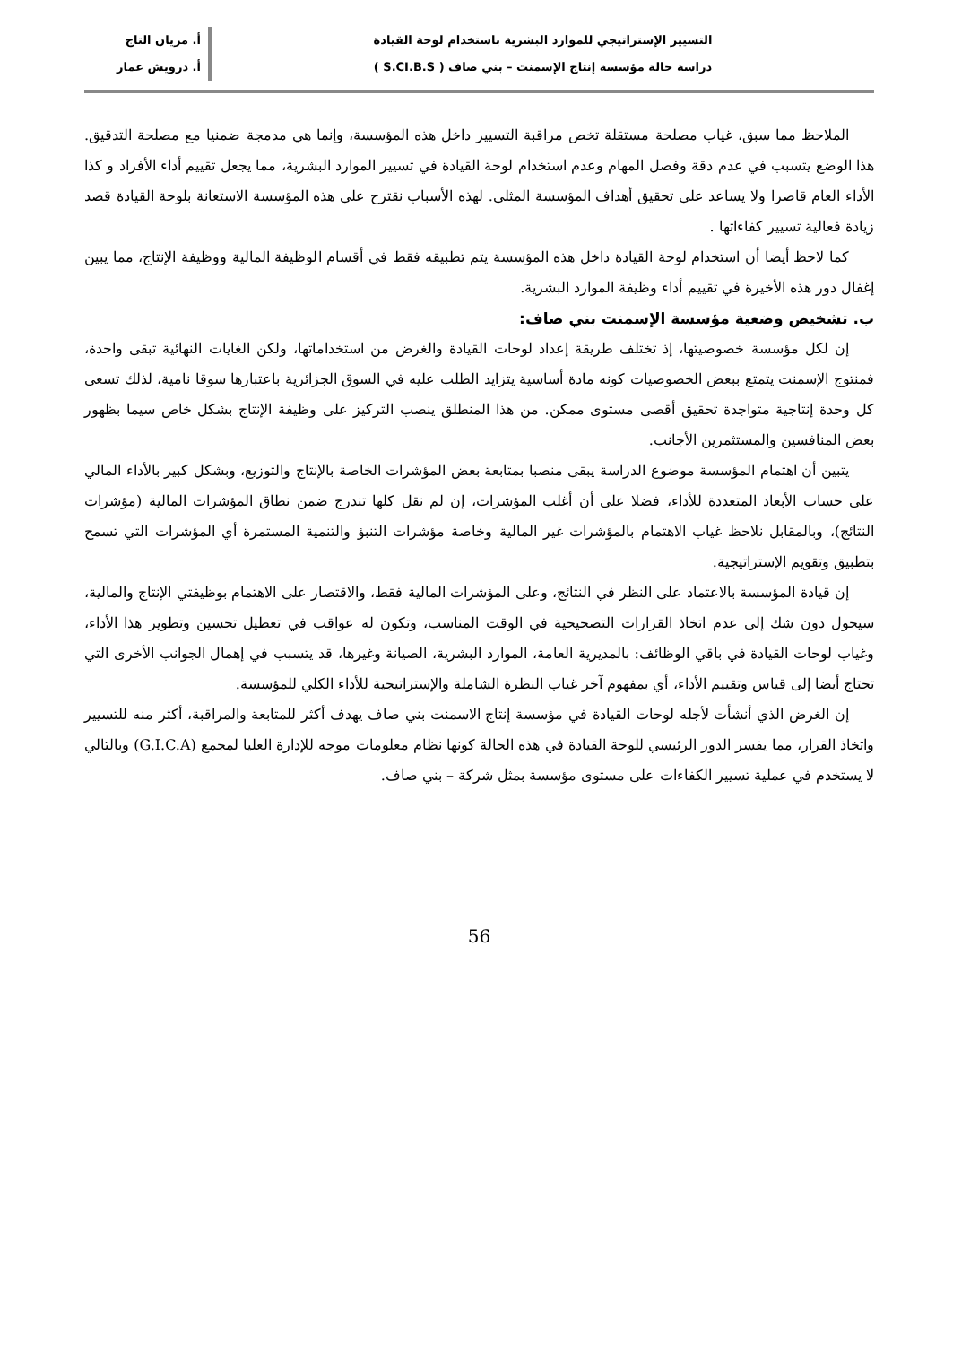التسيير الإستراتيجي للموارد البشرية باستخدام لوحة القيادة
دراسة حالة مؤسسة إنتاج الإسمنت – بني صاف ( S.CI.B.S )
أ. مزيان التاج
أ. درويش عمار
الملاحظ مما سبق، غياب مصلحة مستقلة تخص مراقبة التسيير داخل هذه المؤسسة، وإنما هي مدمجة ضمنيا مع مصلحة التدقيق. هذا الوضع يتسبب في عدم دقة وفصل المهام وعدم استخدام لوحة القيادة في تسيير الموارد البشرية، مما يجعل تقييم أداء الأفراد و كذا الأداء العام قاصرا ولا يساعد على تحقيق أهداف المؤسسة المثلى. لهذه الأسباب نقترح على هذه المؤسسة الاستعانة بلوحة القيادة قصد زيادة فعالية تسيير كفاءاتها .
كما لاحظ أيضا أن استخدام لوحة القيادة داخل هذه المؤسسة يتم تطبيقه فقط في أقسام الوظيفة المالية ووظيفة الإنتاج، مما يبين إغفال دور هذه الأخيرة في تقييم أداء وظيفة الموارد البشرية.
ب. تشخيص وضعية مؤسسة الإسمنت بني صاف:
إن لكل مؤسسة خصوصيتها، إذ تختلف طريقة إعداد لوحات القيادة والغرض من استخداماتها، ولكن الغايات النهائية تبقى واحدة، فمنتوج الإسمنت يتمتع ببعض الخصوصيات كونه مادة أساسية يتزايد الطلب عليه في السوق الجزائرية باعتبارها سوقا نامية، لذلك تسعى كل وحدة إنتاجية متواجدة تحقيق أقصى مستوى ممكن. من هذا المنطلق ينصب التركيز على وظيفة الإنتاج بشكل خاص سيما بظهور بعض المنافسين والمستثمرين الأجانب.
يتبين أن اهتمام المؤسسة موضوع الدراسة يبقى منصبا بمتابعة بعض المؤشرات الخاصة بالإنتاج والتوزيع، وبشكل كبير بالأداء المالي على حساب الأبعاد المتعددة للأداء، فضلا على أن أغلب المؤشرات، إن لم نقل كلها تندرج ضمن نطاق المؤشرات المالية (مؤشرات النتائج)، وبالمقابل نلاحظ غياب الاهتمام بالمؤشرات غير المالية وخاصة مؤشرات التنبؤ والتنمية المستمرة أي المؤشرات التي تسمح بتطبيق وتقويم الإستراتيجية.
إن قيادة المؤسسة بالاعتماد على النظر في النتائج، وعلى المؤشرات المالية فقط، والاقتصار على الاهتمام بوظيفتي الإنتاج والمالية، سيحول دون شك إلى عدم اتخاذ القرارات التصحيحية في الوقت المناسب، وتكون له عواقب في تعطيل تحسين وتطوير هذا الأداء، وغياب لوحات القيادة في باقي الوظائف: بالمديرية العامة، الموارد البشرية، الصيانة وغيرها، قد يتسبب في إهمال الجوانب الأخرى التي تحتاج أيضا إلى قياس وتقييم الأداء، أي بمفهوم آخر غياب النظرة الشاملة والإستراتيجية للأداء الكلي للمؤسسة.
إن الغرض الذي أنشأت لأجله لوحات القيادة في مؤسسة إنتاج الاسمنت بني صاف يهدف أكثر للمتابعة والمراقبة، أكثر منه للتسيير واتخاذ القرار، مما يفسر الدور الرئيسي للوحة القيادة في هذه الحالة كونها نظام معلومات موجه للإدارة العليا لمجمع (G.I.C.A) وبالتالي لا يستخدم في عملية تسيير الكفاءات على مستوى مؤسسة بمثل شركة – بني صاف.
56